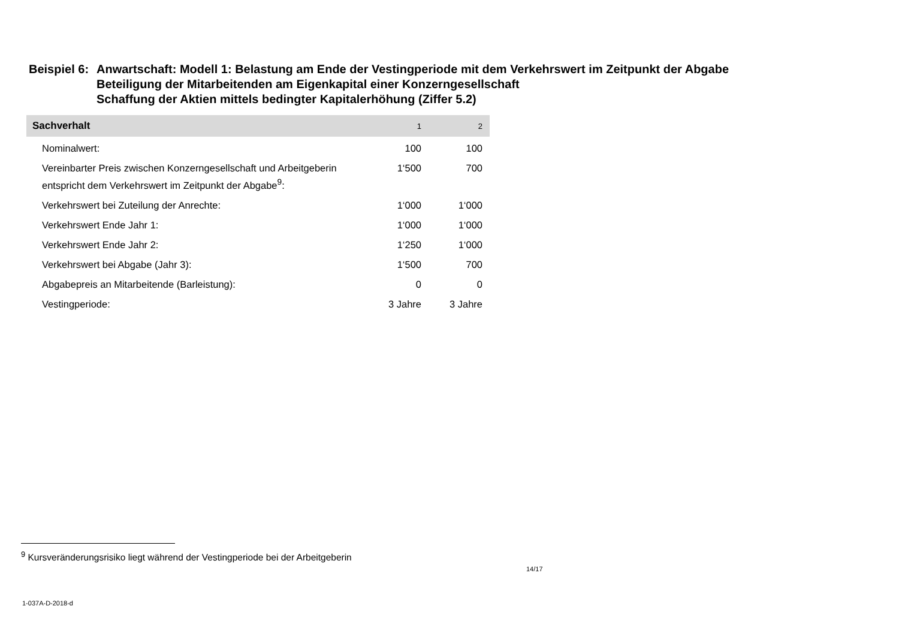Beispiel 6:
Anwartschaft: Modell 1: Belastung am Ende der Vestingperiode mit dem Verkehrswert im Zeitpunkt der Abgabe
Beteiligung der Mitarbeitenden am Eigenkapital einer Konzerngesellschaft
Schaffung der Aktien mittels bedingter Kapitalerhöhung (Ziffer 5.2)
| Sachverhalt | 1 | 2 |
| --- | --- | --- |
| Nominalwert: | 100 | 100 |
| Vereinbarter Preis zwischen Konzerngesellschaft und Arbeitgeberin entspricht dem Verkehrswert im Zeitpunkt der Abgabe<sup>9</sup>: | 1‘500 | 700 |
| Verkehrswert bei Zuteilung der Anrechte: | 1‘000 | 1‘000 |
| Verkehrswert Ende Jahr 1: | 1‘000 | 1‘000 |
| Verkehrswert Ende Jahr 2: | 1‘250 | 1‘000 |
| Verkehrswert bei Abgabe (Jahr 3): | 1‘500 | 700 |
| Abgabepreis an Mitarbeitende (Barleistung): | 0 | 0 |
| Vestingperiode: | 3 Jahre | 3 Jahre |
<sup>9</sup> Kursveränderungsrisiko liegt während der Vestingperiode bei der Arbeitgeberin
14/17
1-037A-D-2018-d